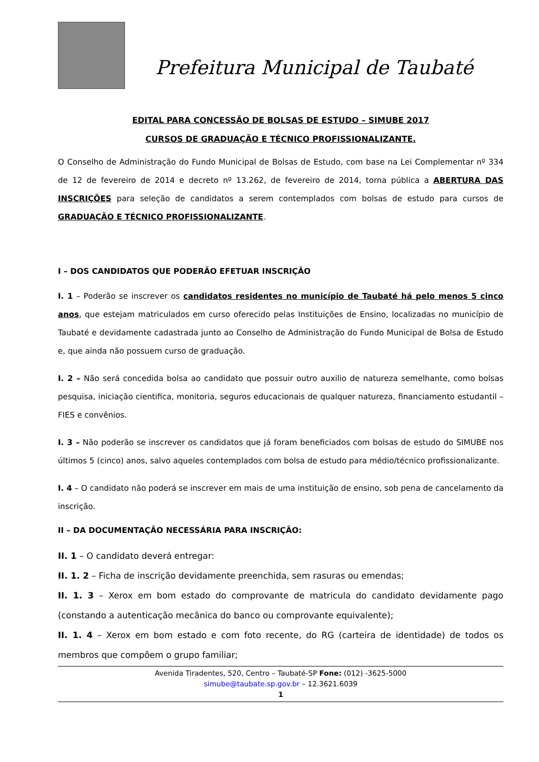Prefeitura Municipal de Taubaté
EDITAL PARA CONCESSÃO DE BOLSAS DE ESTUDO – SIMUBE 2017
CURSOS DE GRADUAÇÃO E TÉCNICO PROFISSIONALIZANTE.
O Conselho de Administração do Fundo Municipal de Bolsas de Estudo, com base na Lei Complementar nº 334 de 12 de fevereiro de 2014 e decreto nº 13.262, de fevereiro de 2014, torna pública a ABERTURA DAS INSCRIÇÕES para seleção de candidatos a serem contemplados com bolsas de estudo para cursos de GRADUAÇÃO E TÉCNICO PROFISSIONALIZANTE.
I – DOS CANDIDATOS QUE PODERÃO EFETUAR INSCRIÇÃO
I. 1 – Poderão se inscrever os candidatos residentes no município de Taubaté há pelo menos 5 cinco anos, que estejam matriculados em curso oferecido pelas Instituições de Ensino, localizadas no município de Taubaté e devidamente cadastrada junto ao Conselho de Administração do Fundo Municipal de Bolsa de Estudo e, que ainda não possuem curso de graduação.
I. 2 – Não será concedida bolsa ao candidato que possuir outro auxilio de natureza semelhante, como bolsas pesquisa, iniciação cientifica, monitoria, seguros educacionais de qualquer natureza, financiamento estudantil – FIES e convênios.
I. 3 – Não poderão se inscrever os candidatos que já foram beneficiados com bolsas de estudo do SIMUBE nos últimos 5 (cinco) anos, salvo aqueles contemplados com bolsa de estudo para médio/técnico profissionalizante.
I. 4 – O candidato não poderá se inscrever em mais de uma instituição de ensino, sob pena de cancelamento da inscrição.
II – DA DOCUMENTAÇÃO NECESSÁRIA PARA INSCRIÇÃO:
II. 1 – O candidato deverá entregar:
II. 1. 2 – Ficha de inscrição devidamente preenchida, sem rasuras ou emendas;
II. 1. 3 – Xerox em bom estado do comprovante de matricula do candidato devidamente pago (constando a autenticação mecânica do banco ou comprovante equivalente);
II. 1. 4 – Xerox em bom estado e com foto recente, do RG (carteira de identidade) de todos os membros que compõem o grupo familiar;
Avenida Tiradentes, 520, Centro – Taubaté-SP Fone: (012) -3625-5000
simube@taubate.sp.gov.br – 12.3621.6039
1